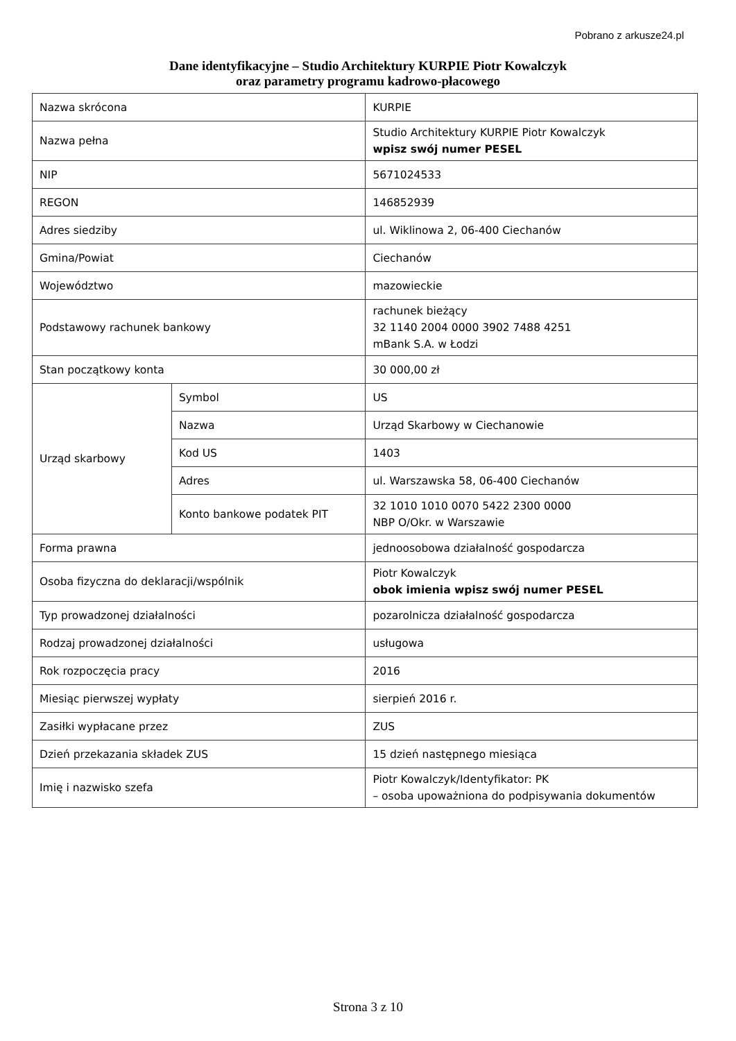Pobrano z arkusze24.pl
Dane identyfikacyjne – Studio Architektury KURPIE Piotr Kowalczyk
oraz parametry programu kadrowo-płacowego
| Nazwa skrócona | | KURPIE |
| Nazwa pełna | | Studio Architektury KURPIE Piotr Kowalczyk wpisz swój numer PESEL |
| NIP | | 5671024533 |
| REGON | | 146852939 |
| Adres siedziby | | ul. Wiklinowa 2, 06-400 Ciechanów |
| Gmina/Powiat | | Ciechanów |
| Województwo | | mazowieckie |
| Podstawowy rachunek bankowy | | rachunek bieżący 32 1140 2004 0000 3902 7488 4251 mBank S.A. w Łodzi |
| Stan początkowy konta | | 30 000,00 zł |
| Urząd skarbowy | Symbol | US |
| | Nazwa | Urząd Skarbowy w Ciechanowie |
| | Kod US | 1403 |
| | Adres | ul. Warszawska 58, 06-400 Ciechanów |
| | Konto bankowe podatek PIT | 32 1010 1010 0070 5422 2300 0000 NBP O/Okr. w Warszawie |
| Forma prawna | | jednoosobowa działalność gospodarcza |
| Osoba fizyczna do deklaracji/wspólnik | | Piotr Kowalczyk obok imienia wpisz swój numer PESEL |
| Typ prowadzonej działalności | | pozarolnicza działalność gospodarcza |
| Rodzaj prowadzonej działalności | | usługowa |
| Rok rozpoczęcia pracy | | 2016 |
| Miesiąc pierwszej wypłaty | | sierpień 2016 r. |
| Zasiłki wypłacane przez | | ZUS |
| Dzień przekazania składek ZUS | | 15 dzień następnego miesiąca |
| Imię i nazwisko szefa | | Piotr Kowalczyk/Identyfikator: PK – osoba upoważniona do podpisywania dokumentów |
Strona 3 z 10